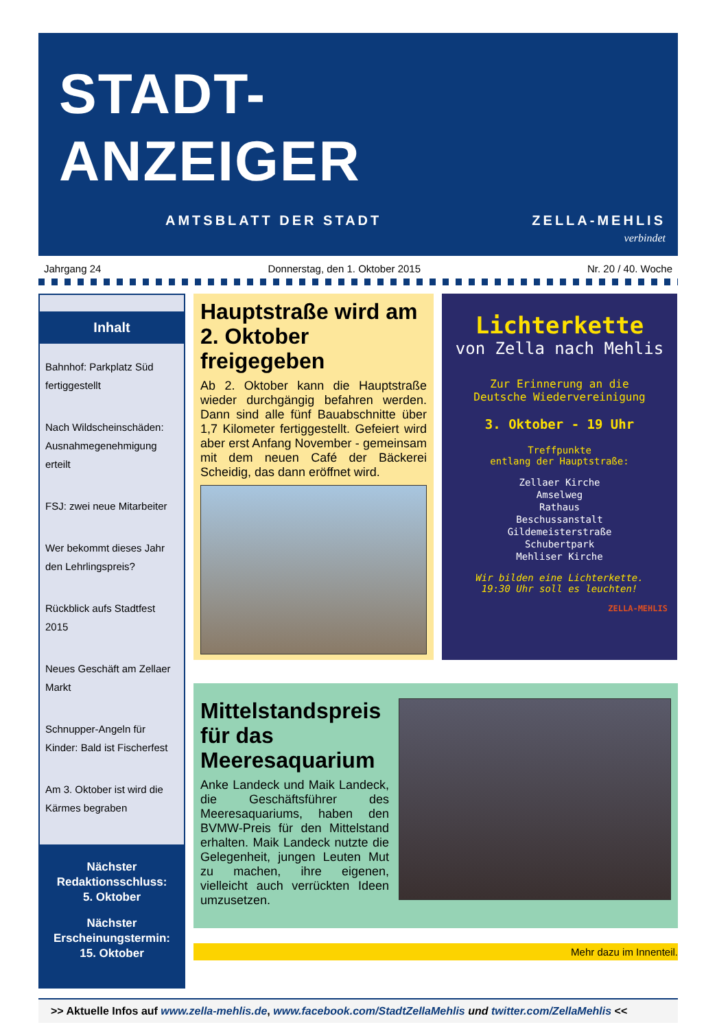STADT-
ANZEIGER
AMTSBLATT DER STADT ZELLA-MEHLIS
verbindet
Jahrgang 24 Donnerstag, den 1. Oktober 2015 Nr. 20 / 40. Woche
Inhalt
Bahnhof: Parkplatz Süd fertiggestellt
Nach Wildscheinschäden: Ausnahmegenehmigung erteilt
FSJ: zwei neue Mitarbeiter
Wer bekommt dieses Jahr den Lehrlingspreis?
Rückblick aufs Stadtfest 2015
Neues Geschäft am Zellaer Markt
Schnupper-Angeln für Kinder: Bald ist Fischerfest
Am 3. Oktober ist wird die Kärmes begraben
Nächster Redaktionsschluss:
5. Oktober
Nächster Erscheinungstermin:
15. Oktober
Hauptstraße wird am 2. Oktober freigegeben
Ab 2. Oktober kann die Hauptstraße wieder durchgängig befahren werden. Dann sind alle fünf Bauabschnitte über 1,7 Kilometer fertiggestellt. Gefeiert wird aber erst Anfang November - gemeinsam mit dem neuen Café der Bäckerei Scheidig, das dann eröffnet wird.
Lichterkette
von Zella nach Mehlis
Zur Erinnerung an die
Deutsche Wiedervereinigung
3. Oktober - 19 Uhr
Treffpunkte
entlang der Hauptstraße:
Zellaer Kirche
Amselweg
Rathaus
Beschussanstalt
Gildemeisterstraße
Schubertpark
Mehliser Kirche
Wir bilden eine Lichterkette.
19:30 Uhr soll es leuchten!
ZELLA-MEHLIS
Mittelstandspreis für das Meeresaquarium
Anke Landeck und Maik Landeck, die Geschäftsführer des Meeresaquariums, haben den BVMW-Preis für den Mittelstand erhalten. Maik Landeck nutzte die Gelegenheit, jungen Leuten Mut zu machen, ihre eigenen, vielleicht auch verrückten Ideen umzusetzen.
Mehr dazu im Innenteil.
>> Aktuelle Infos auf www.zella-mehlis.de, www.facebook.com/StadtZellaMehlis und twitter.com/ZellaMehlis <<